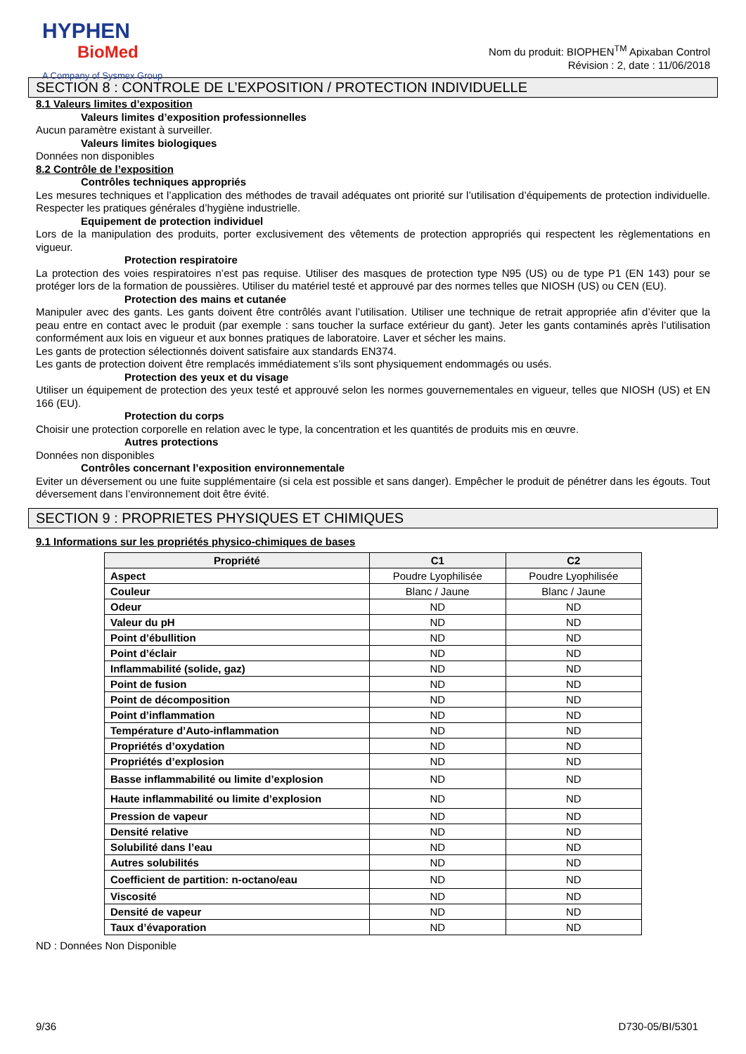HYPHEN
BioMed
A Company of Sysmex Group
Nom du produit: BIOPHEN<sup>TM</sup> Apixaban Control
Révision : 2, date : 11/06/2018
SECTION 8 : CONTROLE DE L’EXPOSITION / PROTECTION INDIVIDUELLE
8.1 Valeurs limites d’exposition
Valeurs limites d’exposition professionnelles
Aucun paramètre existant à surveiller.
Valeurs limites biologiques
Données non disponibles
8.2 Contrôle de l’exposition
Contrôles techniques appropriés
Les mesures techniques et l’application des méthodes de travail adéquates ont priorité sur l’utilisation d’équipements de protection individuelle. Respecter les pratiques générales d’hygiène industrielle.
Equipement de protection individuel
Lors de la manipulation des produits, porter exclusivement des vêtements de protection appropriés qui respectent les règlementations en vigueur.
Protection respiratoire
La protection des voies respiratoires n’est pas requise. Utiliser des masques de protection type N95 (US) ou de type P1 (EN 143) pour se protéger lors de la formation de poussières. Utiliser du matériel testé et approuvé par des normes telles que NIOSH (US) ou CEN (EU).
Protection des mains et cutanée
Manipuler avec des gants. Les gants doivent être contrôlés avant l’utilisation. Utiliser une technique de retrait appropriée afin d’éviter que la peau entre en contact avec le produit (par exemple : sans toucher la surface extérieur du gant). Jeter les gants contaminés après l’utilisation conformément aux lois en vigueur et aux bonnes pratiques de laboratoire. Laver et sécher les mains.
Les gants de protection sélectionnés doivent satisfaire aux standards EN374.
Les gants de protection doivent être remplacés immédiatement s’ils sont physiquement endommagés ou usés.
Protection des yeux et du visage
Utiliser un équipement de protection des yeux testé et approuvé selon les normes gouvernementales en vigueur, telles que NIOSH (US) et EN 166 (EU).
Protection du corps
Choisir une protection corporelle en relation avec le type, la concentration et les quantités de produits mis en œuvre.
Autres protections
Données non disponibles
Contrôles concernant l’exposition environnementale
Eviter un déversement ou une fuite supplémentaire (si cela est possible et sans danger). Empêcher le produit de pénétrer dans les égouts. Tout déversement dans l’environnement doit être évité.
SECTION 9 : PROPRIETES PHYSIQUES ET CHIMIQUES
9.1 Informations sur les propriétés physico-chimiques de bases
| Propriété | C1 | C2 |
| --- | --- | --- |
| Aspect | Poudre Lyophilisée | Poudre Lyophilisée |
| Couleur | Blanc / Jaune | Blanc / Jaune |
| Odeur | ND | ND |
| Valeur du pH | ND | ND |
| Point d’ébullition | ND | ND |
| Point d’éclair | ND | ND |
| Inflammabilité (solide, gaz) | ND | ND |
| Point de fusion | ND | ND |
| Point de décomposition | ND | ND |
| Point d’inflammation | ND | ND |
| Température d’Auto-inflammation | ND | ND |
| Propriétés d’oxydation | ND | ND |
| Propriétés d’explosion | ND | ND |
| Basse inflammabilité ou limite d’explosion | ND | ND |
| Haute inflammabilité ou limite d’explosion | ND | ND |
| Pression de vapeur | ND | ND |
| Densité relative | ND | ND |
| Solubilité dans l’eau | ND | ND |
| Autres solubilités | ND | ND |
| Coefficient de partition: n-octano/eau | ND | ND |
| Viscosité | ND | ND |
| Densité de vapeur | ND | ND |
| Taux d’évaporation | ND | ND |
ND : Données Non Disponible
9/36 D730-05/BI/5301